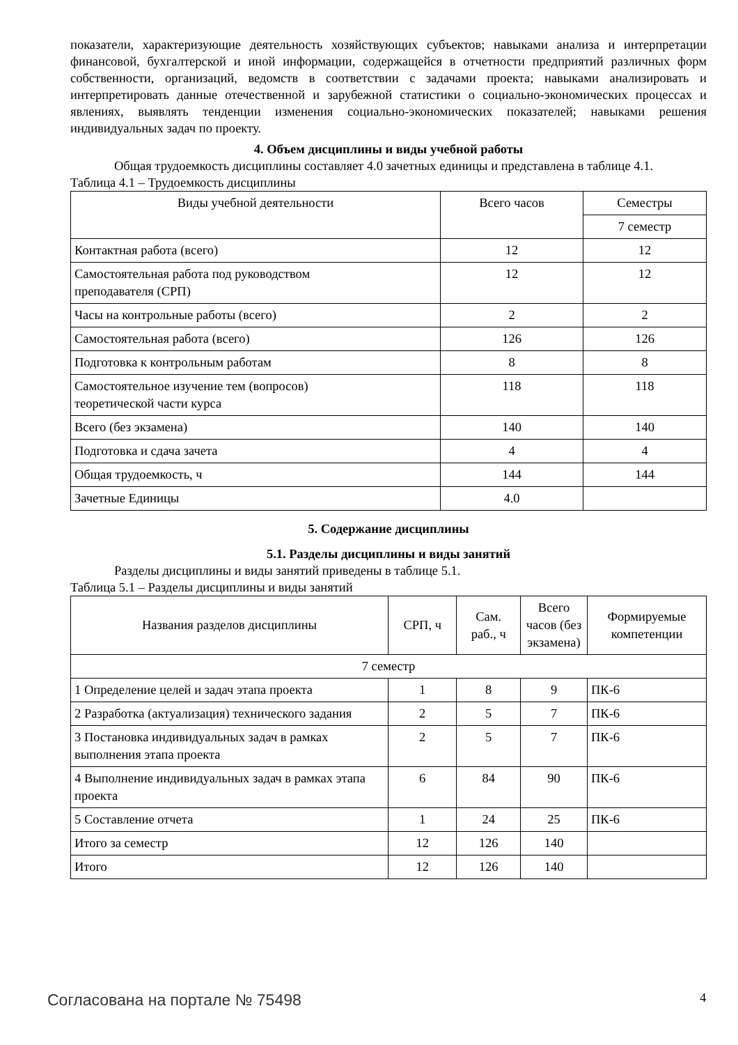показатели, характеризующие деятельность хозяйствующих субъектов; навыками анализа и интерпретации финансовой, бухгалтерской и иной информации, содержащейся в отчетности предприятий различных форм собственности, организаций, ведомств в соответствии с задачами проекта; навыками анализировать и интерпретировать данные отечественной и зарубежной статистики о социально-экономических процессах и явлениях, выявлять тенденции изменения социально-экономических показателей; навыками решения индивидуальных задач по проекту.
4. Объем дисциплины и виды учебной работы
Общая трудоемкость дисциплины составляет 4.0 зачетных единицы и представлена в таблице 4.1.
Таблица 4.1 – Трудоемкость дисциплины
| Виды учебной деятельности | Всего часов | Семестры |
| --- | --- | --- |
| | | 7 семестр |
| Контактная работа (всего) | 12 | 12 |
| Самостоятельная работа под руководством преподавателя (СРП) | 12 | 12 |
| Часы на контрольные работы (всего) | 2 | 2 |
| Самостоятельная работа (всего) | 126 | 126 |
| Подготовка к контрольным работам | 8 | 8 |
| Самостоятельное изучение тем (вопросов) теоретической части курса | 118 | 118 |
| Всего (без экзамена) | 140 | 140 |
| Подготовка и сдача зачета | 4 | 4 |
| Общая трудоемкость, ч | 144 | 144 |
| Зачетные Единицы | 4.0 | |
5. Содержание дисциплины
5.1. Разделы дисциплины и виды занятий
Разделы дисциплины и виды занятий приведены в таблице 5.1.
Таблица 5.1 – Разделы дисциплины и виды занятий
| Названия разделов дисциплины | СРП, ч | Сам. раб., ч | Всего часов (без экзамена) | Формируемые компетенции |
| --- | --- | --- | --- | --- |
| 7 семестр | | | | |
| 1 Определение целей и задач этапа проекта | 1 | 8 | 9 | ПК-6 |
| 2 Разработка (актуализация) технического задания | 2 | 5 | 7 | ПК-6 |
| 3 Постановка индивидуальных задач в рамках выполнения этапа проекта | 2 | 5 | 7 | ПК-6 |
| 4 Выполнение индивидуальных задач в рамках этапа проекта | 6 | 84 | 90 | ПК-6 |
| 5 Составление отчета | 1 | 24 | 25 | ПК-6 |
| Итого за семестр | 12 | 126 | 140 | |
| Итого | 12 | 126 | 140 | |
Согласована на портале № 75498 4